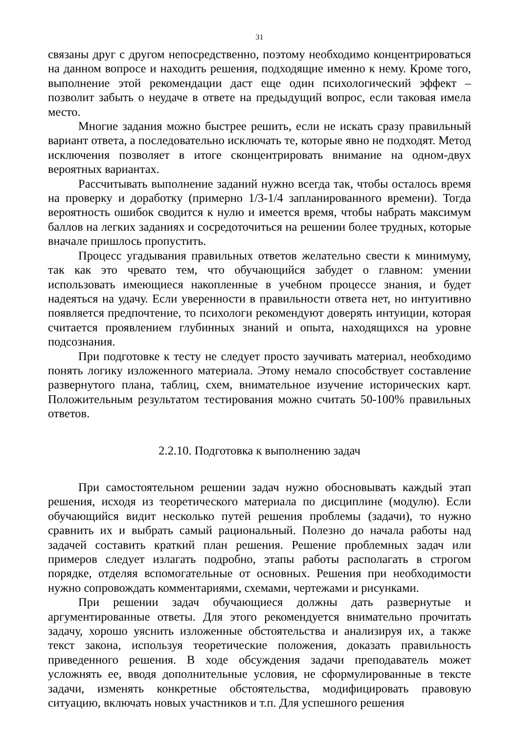31
связаны друг с другом непосредственно, поэтому необходимо концентрироваться на данном вопросе и находить решения, подходящие именно к нему. Кроме того, выполнение этой рекомендации даст еще один психологический эффект – позволит забыть о неудаче в ответе на предыдущий вопрос, если таковая имела место.
Многие задания можно быстрее решить, если не искать сразу правильный вариант ответа, а последовательно исключать те, которые явно не подходят. Метод исключения позволяет в итоге сконцентрировать внимание на одном-двух вероятных вариантах.
Рассчитывать выполнение заданий нужно всегда так, чтобы осталось время на проверку и доработку (примерно 1/3-1/4 запланированного времени). Тогда вероятность ошибок сводится к нулю и имеется время, чтобы набрать максимум баллов на легких заданиях и сосредоточиться на решении более трудных, которые вначале пришлось пропустить.
Процесс угадывания правильных ответов желательно свести к минимуму, так как это чревато тем, что обучающийся забудет о главном: умении использовать имеющиеся накопленные в учебном процессе знания, и будет надеяться на удачу. Если уверенности в правильности ответа нет, но интуитивно появляется предпочтение, то психологи рекомендуют доверять интуиции, которая считается проявлением глубинных знаний и опыта, находящихся на уровне подсознания.
При подготовке к тесту не следует просто заучивать материал, необходимо понять логику изложенного материала. Этому немало способствует составление развернутого плана, таблиц, схем, внимательное изучение исторических карт. Положительным результатом тестирования можно считать 50-100% правильных ответов.
2.2.10. Подготовка к выполнению задач
При самостоятельном решении задач нужно обосновывать каждый этап решения, исходя из теоретического материала по дисциплине (модулю). Если обучающийся видит несколько путей решения проблемы (задачи), то нужно сравнить их и выбрать самый рациональный. Полезно до начала работы над задачей составить краткий план решения. Решение проблемных задач или примеров следует излагать подробно, этапы работы располагать в строгом порядке, отделяя вспомогательные от основных. Решения при необходимости нужно сопровождать комментариями, схемами, чертежами и рисунками.
При решении задач обучающиеся должны дать развернутые и аргументированные ответы. Для этого рекомендуется внимательно прочитать задачу, хорошо уяснить изложенные обстоятельства и анализируя их, а также текст закона, используя теоретические положения, доказать правильность приведенного решения. В ходе обсуждения задачи преподаватель может усложнять ее, вводя дополнительные условия, не сформулированные в тексте задачи, изменять конкретные обстоятельства, модифицировать правовую ситуацию, включать новых участников и т.п. Для успешного решения